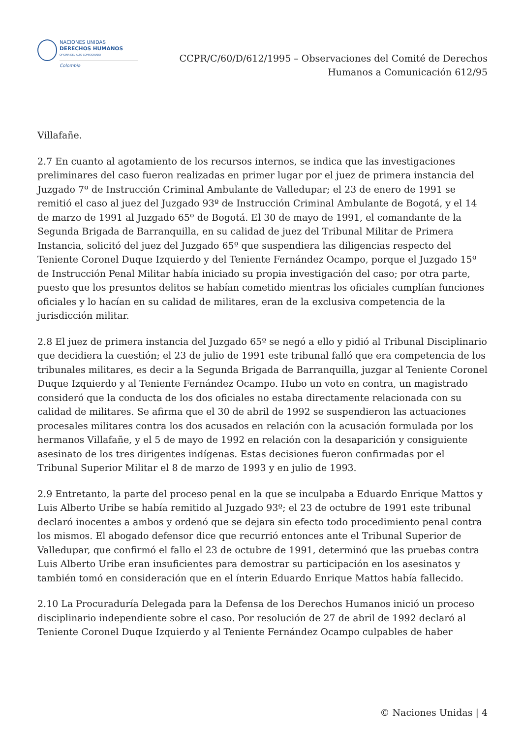NACIONES UNIDAS
DERECHOS HUMANOS
OFICINA DEL ALTO COMISIONADO
Colombia
CCPR/C/60/D/612/1995 – Observaciones del Comité de Derechos
Humanos a Comunicación 612/95
Villafañe.
2.7 En cuanto al agotamiento de los recursos internos, se indica que las investigaciones preliminares del caso fueron realizadas en primer lugar por el juez de primera instancia del Juzgado 7º de Instrucción Criminal Ambulante de Valledupar; el 23 de enero de 1991 se remitió el caso al juez del Juzgado 93º de Instrucción Criminal Ambulante de Bogotá, y el 14 de marzo de 1991 al Juzgado 65º de Bogotá. El 30 de mayo de 1991, el comandante de la Segunda Brigada de Barranquilla, en su calidad de juez del Tribunal Militar de Primera Instancia, solicitó del juez del Juzgado 65º que suspendiera las diligencias respecto del Teniente Coronel Duque Izquierdo y del Teniente Fernández Ocampo, porque el Juzgado 15º de Instrucción Penal Militar había iniciado su propia investigación del caso; por otra parte, puesto que los presuntos delitos se habían cometido mientras los oficiales cumplían funciones oficiales y lo hacían en su calidad de militares, eran de la exclusiva competencia de la jurisdicción militar.
2.8 El juez de primera instancia del Juzgado 65º se negó a ello y pidió al Tribunal Disciplinario que decidiera la cuestión; el 23 de julio de 1991 este tribunal falló que era competencia de los tribunales militares, es decir a la Segunda Brigada de Barranquilla, juzgar al Teniente Coronel Duque Izquierdo y al Teniente Fernández Ocampo. Hubo un voto en contra, un magistrado consideró que la conducta de los dos oficiales no estaba directamente relacionada con su calidad de militares. Se afirma que el 30 de abril de 1992 se suspendieron las actuaciones procesales militares contra los dos acusados en relación con la acusación formulada por los hermanos Villafañe, y el 5 de mayo de 1992 en relación con la desaparición y consiguiente asesinato de los tres dirigentes indígenas. Estas decisiones fueron confirmadas por el Tribunal Superior Militar el 8 de marzo de 1993 y en julio de 1993.
2.9 Entretanto, la parte del proceso penal en la que se inculpaba a Eduardo Enrique Mattos y Luis Alberto Uribe se había remitido al Juzgado 93º; el 23 de octubre de 1991 este tribunal declaró inocentes a ambos y ordenó que se dejara sin efecto todo procedimiento penal contra los mismos. El abogado defensor dice que recurrió entonces ante el Tribunal Superior de Valledupar, que confirmó el fallo el 23 de octubre de 1991, determinó que las pruebas contra Luis Alberto Uribe eran insuficientes para demostrar su participación en los asesinatos y también tomó en consideración que en el ínterin Eduardo Enrique Mattos había fallecido.
2.10 La Procuraduría Delegada para la Defensa de los Derechos Humanos inició un proceso disciplinario independiente sobre el caso. Por resolución de 27 de abril de 1992 declaró al Teniente Coronel Duque Izquierdo y al Teniente Fernández Ocampo culpables de haber
© Naciones Unidas | 4